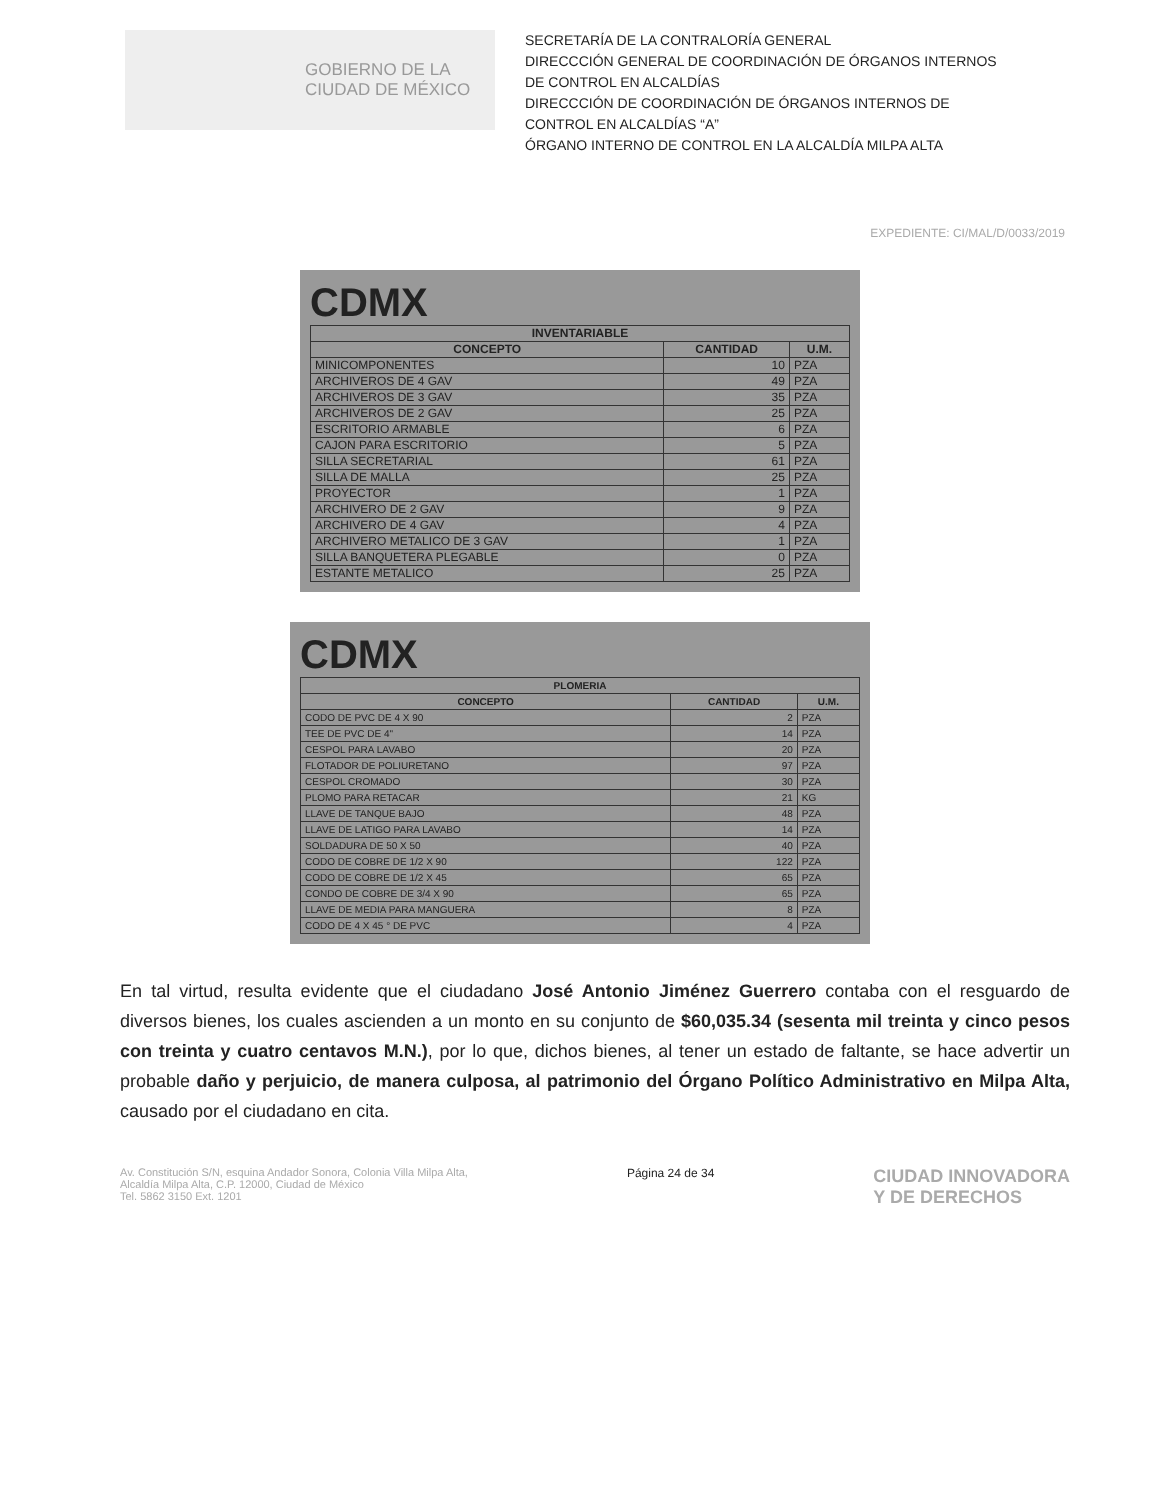GOBIERNO DE LA
CIUDAD DE MÉXICO
SECRETARÍA DE LA CONTRALORÍA GENERAL
DIRECCCIÓN GENERAL DE COORDINACIÓN DE ÓRGANOS INTERNOS DE CONTROL EN ALCALDÍAS
DIRECCCIÓN DE COORDINACIÓN DE ÓRGANOS INTERNOS DE CONTROL EN ALCALDÍAS “A”
ÓRGANO INTERNO DE CONTROL EN LA ALCALDÍA MILPA ALTA
EXPEDIENTE: CI/MAL/D/0033/2019
CDMX
| INVENTARIABLE | | |
| --- | --- | --- |
| CONCEPTO | CANTIDAD | U.M. |
| MINICOMPONENTES | 10 | PZA |
| ARCHIVEROS DE 4 GAV | 49 | PZA |
| ARCHIVEROS DE 3 GAV | 35 | PZA |
| ARCHIVEROS DE 2 GAV | 25 | PZA |
| ESCRITORIO ARMABLE | 6 | PZA |
| CAJON PARA ESCRITORIO | 5 | PZA |
| SILLA SECRETARIAL | 61 | PZA |
| SILLA DE MALLA | 25 | PZA |
| PROYECTOR | 1 | PZA |
| ARCHIVERO DE 2 GAV | 9 | PZA |
| ARCHIVERO DE 4 GAV | 4 | PZA |
| ARCHIVERO METALICO DE 3 GAV | 1 | PZA |
| SILLA BANQUETERA PLEGABLE | 0 | PZA |
| ESTANTE METALICO | 25 | PZA |
CDMX
| PLOMERIA | | |
| --- | --- | --- |
| CONCEPTO | CANTIDAD | U.M. |
| CODO DE PVC DE 4 X 90 | 2 | PZA |
| TEE DE PVC DE 4" | 14 | PZA |
| CESPOL PARA LAVABO | 20 | PZA |
| FLOTADOR DE POLIURETANO | 97 | PZA |
| CESPOL CROMADO | 30 | PZA |
| PLOMO PARA RETACAR | 21 | KG |
| LLAVE DE TANQUE BAJO | 48 | PZA |
| LLAVE DE LATIGO PARA LAVABO | 14 | PZA |
| SOLDADURA DE 50 X 50 | 40 | PZA |
| CODO DE COBRE DE 1/2 X 90 | 122 | PZA |
| CODO DE COBRE DE 1/2 X 45 | 65 | PZA |
| CONDO DE COBRE DE 3/4 X 90 | 65 | PZA |
| LLAVE DE MEDIA PARA MANGUERA | 8 | PZA |
| CODO DE 4 X 45 ° DE PVC | 4 | PZA |
En tal virtud, resulta evidente que el ciudadano José Antonio Jiménez Guerrero contaba con el resguardo de diversos bienes, los cuales ascienden a un monto en su conjunto de $60,035.34 (sesenta mil treinta y cinco pesos con treinta y cuatro centavos M.N.), por lo que, dichos bienes, al tener un estado de faltante, se hace advertir un probable daño y perjuicio, de manera culposa, al patrimonio del Órgano Político Administrativo en Milpa Alta, causado por el ciudadano en cita.
Av. Constitución S/N, esquina Andador Sonora, Colonia Villa Milpa Alta,
Alcaldía Milpa Alta, C.P. 12000, Ciudad de México
Tel. 5862 3150 Ext. 1201
Página 24 de 34
CIUDAD INNOVADORA
Y DE DERECHOS